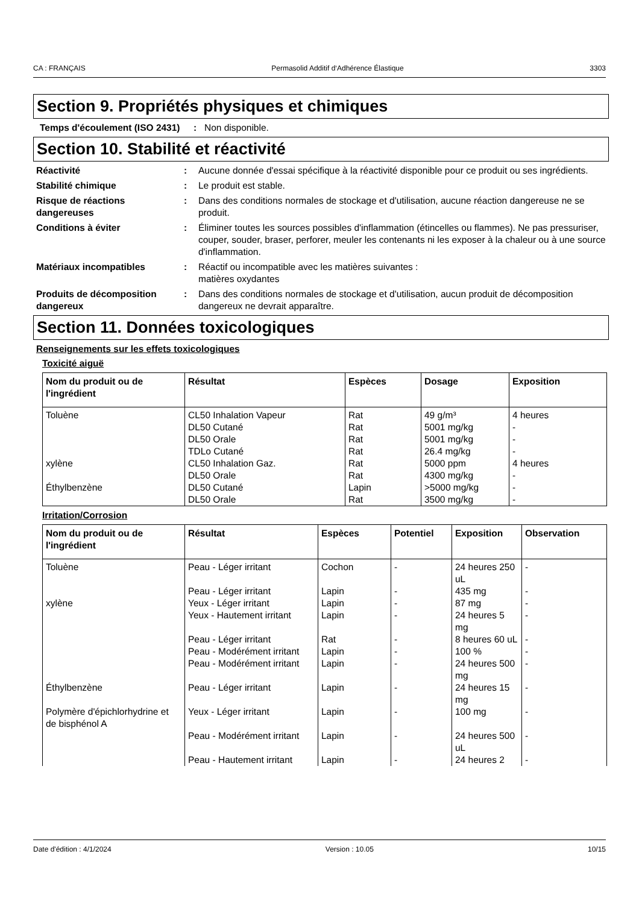CA : FRANÇAIS Permasolid Additif d‘Adhérence Élastique 3303
Section 9. Propriétés physiques et chimiques
Temps d'écoulement (ISO 2431)
: Non disponible.
Section 10. Stabilité et réactivité
Réactivité : Aucune donnée d'essai spécifique à la réactivité disponible pour ce produit ou ses ingrédients.
Stabilité chimique : Le produit est stable.
Risque de réactions dangereuses
: Dans des conditions normales de stockage et d'utilisation, aucune réaction dangereuse ne se produit.
Conditions à éviter : Éliminer toutes les sources possibles d'inflammation (étincelles ou flammes). Ne pas pressuriser, couper, souder, braser, perforer, meuler les contenants ni les exposer à la chaleur ou à une source d'inflammation.
Matériaux incompatibles : Réactif ou incompatible avec les matières suivantes :
matières oxydantes
Produits de décomposition dangereux
: Dans des conditions normales de stockage et d'utilisation, aucun produit de décomposition dangereux ne devrait apparaître.
Section 11. Données toxicologiques
Renseignements sur les effets toxicologiques
Toxicité aiguë
| Nom du produit ou de l'ingrédient | Résultat | Espèces | Dosage | Exposition |
| --- | --- | --- | --- | --- |
| Toluène | CL50 Inhalation Vapeur | Rat | 49 g/m³ | 4 heures |
| | DL50 Cutané | Rat | 5001 mg/kg | - |
| | DL50 Orale | Rat | 5001 mg/kg | - |
| | TDLo Cutané | Rat | 26.4 mg/kg | - |
| xylène | CL50 Inhalation Gaz. | Rat | 5000 ppm | 4 heures |
| | DL50 Orale | Rat | 4300 mg/kg | - |
| Éthylbenzène | DL50 Cutané | Lapin | >5000 mg/kg | - |
| | DL50 Orale | Rat | 3500 mg/kg | - |
Irritation/Corrosion
| Nom du produit ou de l'ingrédient | Résultat | Espèces | Potentiel | Exposition | Observation |
| --- | --- | --- | --- | --- | --- |
| Toluène | Peau - Léger irritant | Cochon | - | 24 heures 250 uL | - |
| | Peau - Léger irritant | Lapin | - | 435 mg | - |
| xylène | Yeux - Léger irritant | Lapin | - | 87 mg | - |
| | Yeux - Hautement irritant | Lapin | - | 24 heures 5 mg | - |
| | Peau - Léger irritant | Rat | - | 8 heures 60 uL | - |
| | Peau - Modérément irritant | Lapin | - | 100 % | - |
| | Peau - Modérément irritant | Lapin | - | 24 heures 500 mg | - |
| Éthylbenzène | Peau - Léger irritant | Lapin | - | 24 heures 15 mg | - |
| Polymère d'épichlorhydrine et de bisphénol A | Yeux - Léger irritant | Lapin | - | 100 mg | - |
| | Peau - Modérément irritant | Lapin | - | 24 heures 500 uL | - |
| | Peau - Hautement irritant | Lapin | - | 24 heures 2 | - |
Date d'édition : 4/1/2024 Version : 10.05 10/15